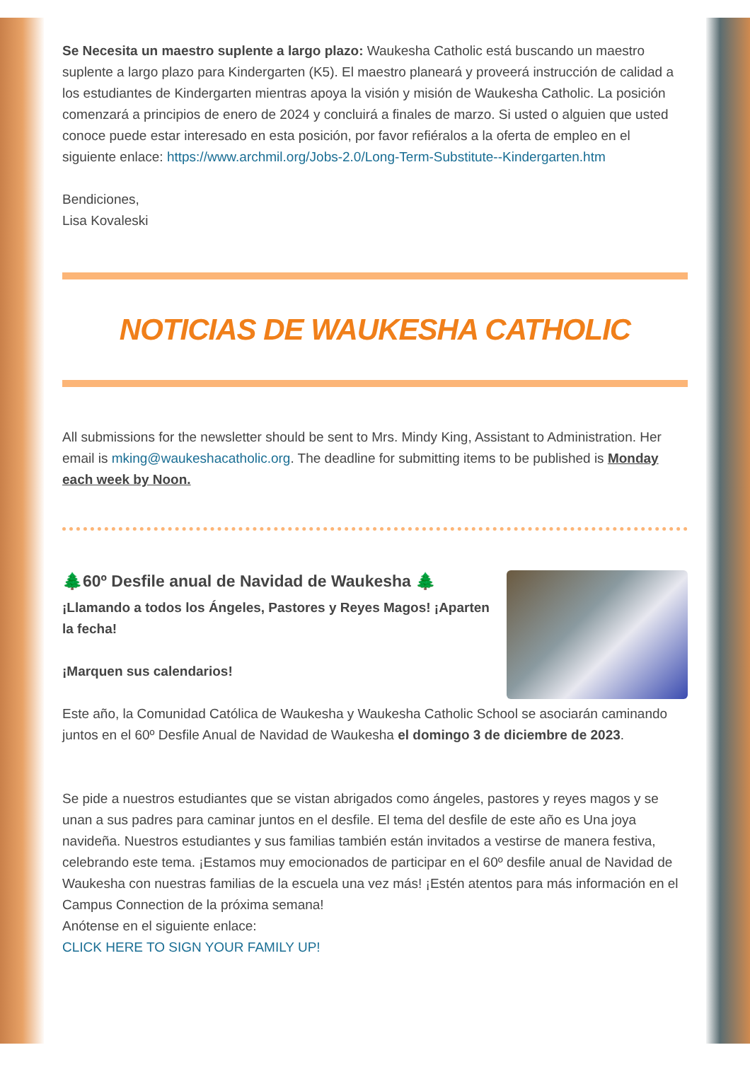Se Necesita un maestro suplente a largo plazo: Waukesha Catholic está buscando un maestro suplente a largo plazo para Kindergarten (K5). El maestro planeará y proveerá instrucción de calidad a los estudiantes de Kindergarten mientras apoya la visión y misión de Waukesha Catholic. La posición comenzará a principios de enero de 2024 y concluirá a finales de marzo. Si usted o alguien que usted conoce puede estar interesado en esta posición, por favor refiéralos a la oferta de empleo en el siguiente enlace: https://www.archmil.org/Jobs-2.0/Long-Term-Substitute--Kindergarten.htm
Bendiciones,
Lisa Kovaleski
NOTICIAS DE WAUKESHA CATHOLIC
All submissions for the newsletter should be sent to Mrs. Mindy King, Assistant to Administration. Her email is mking@waukeshacatholic.org. The deadline for submitting items to be published is Monday each week by Noon.
🌲60º Desfile anual de Navidad de Waukesha 🌲
¡Llamando a todos los Ángeles, Pastores y Reyes Magos! ¡Aparten la fecha!
¡Marquen sus calendarios!
Este año, la Comunidad Católica de Waukesha y Waukesha Catholic School se asociarán caminando juntos en el 60º Desfile Anual de Navidad de Waukesha el domingo 3 de diciembre de 2023.
Se pide a nuestros estudiantes que se vistan abrigados como ángeles, pastores y reyes magos y se unan a sus padres para caminar juntos en el desfile. El tema del desfile de este año es Una joya navideña. Nuestros estudiantes y sus familias también están invitados a vestirse de manera festiva, celebrando este tema. ¡Estamos muy emocionados de participar en el 60º desfile anual de Navidad de Waukesha con nuestras familias de la escuela una vez más! ¡Estén atentos para más información en el Campus Connection de la próxima semana!
Anótense en el siguiente enlace:
CLICK HERE TO SIGN YOUR FAMILY UP!